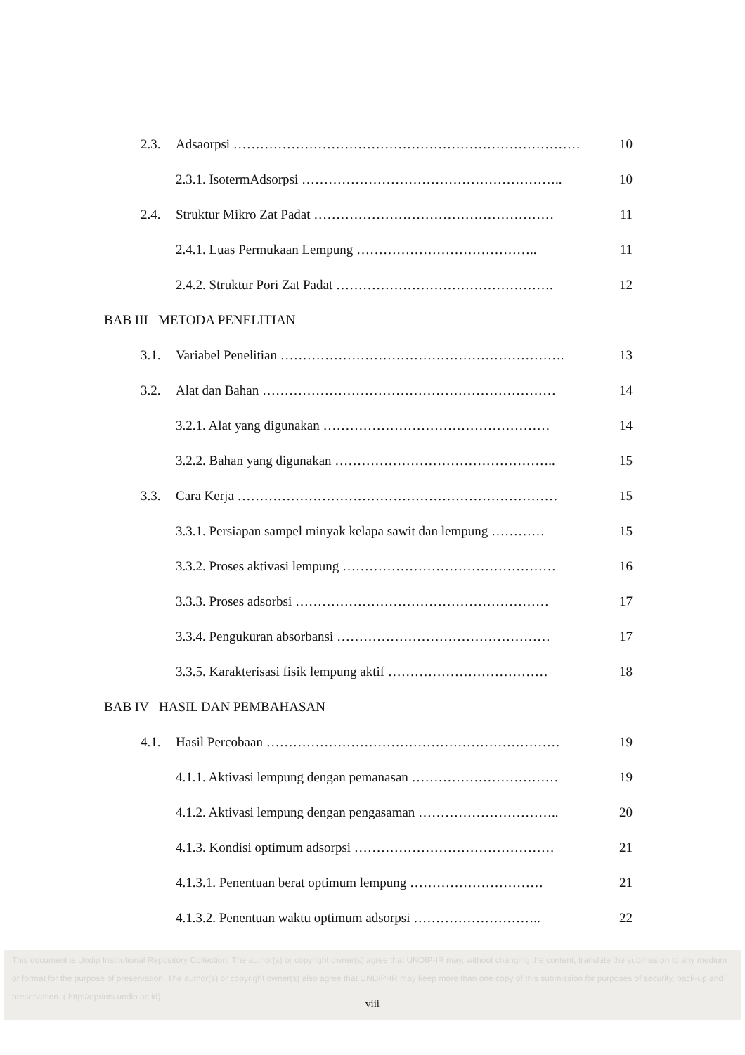2.3. Adsaorpsi …………………………………………………………………… 10
2.3.1. IsotermAdsorpsi ………………………………………………….. 10
2.4. Struktur Mikro Zat Padat ……………………………………………… 11
2.4.1. Luas Permukaan Lempung ………………………………….. 11
2.4.2. Struktur Pori Zat Padat …………………………………………. 12
BAB III METODA PENELITIAN
3.1. Variabel Penelitian ………………………………………………………. 13
3.2. Alat dan Bahan ………………………………………………………… 14
3.2.1. Alat yang digunakan …………………………………………… 14
3.2.2. Bahan yang digunakan ………………………………………….. 15
3.3. Cara Kerja ……………………………………………………………… 15
3.3.1. Persiapan sampel minyak kelapa sawit dan lempung ………… 15
3.3.2. Proses aktivasi lempung ………………………………………… 16
3.3.3. Proses adsorbsi ………………………………………………… 17
3.3.4. Pengukuran absorbansi ………………………………………… 17
3.3.5. Karakterisasi fisik lempung aktif ……………………………… 18
BAB IV HASIL DAN PEMBAHASAN
4.1. Hasil Percobaan ………………………………………………………… 19
4.1.1. Aktivasi lempung dengan pemanasan …………………………… 19
4.1.2. Aktivasi lempung dengan pengasaman ………………………….. 20
4.1.3. Kondisi optimum adsorpsi ……………………………………… 21
4.1.3.1. Penentuan berat optimum lempung ………………………… 21
4.1.3.2. Penentuan waktu optimum adsorpsi ……………………….. 22
This document is Undip Institutional Repository Collection. The author(s) or copyright owner(s) agree that UNDIP-IR may, without changing the content, translate the submission to any medium or format for the purpose of preservation. The author(s) or copyright owner(s) also agree that UNDIP-IR may keep more than one copy of this submission for purposes of security, back-up and preservation. ( http://eprints.undip.ac.id)
viii